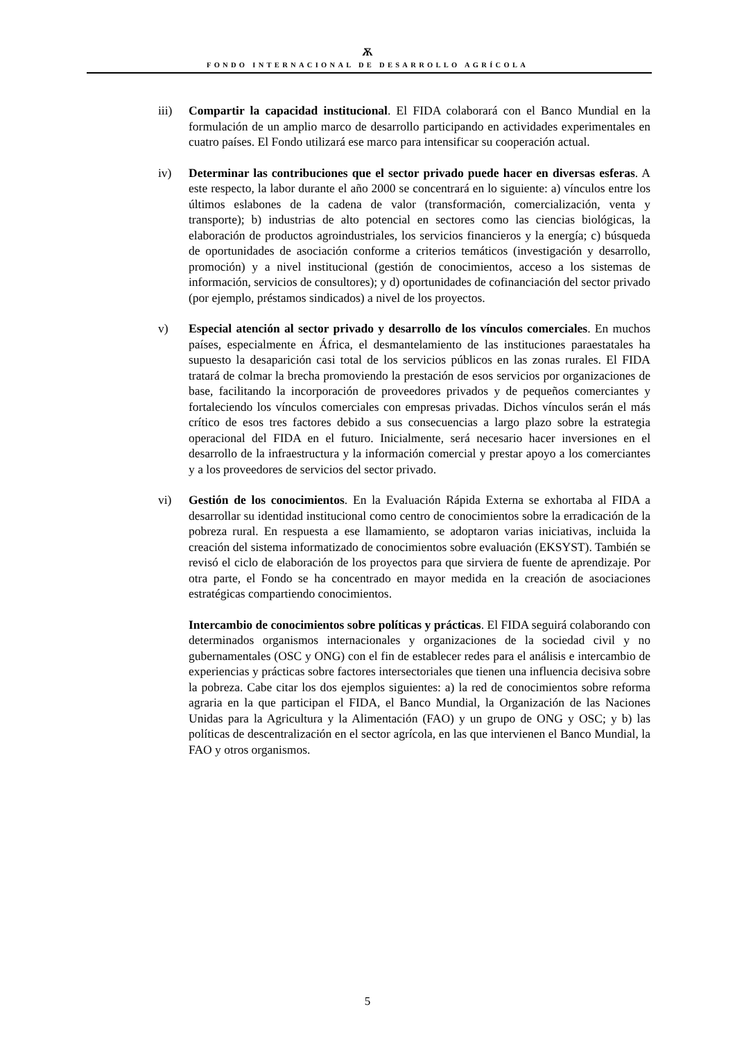Ѫ
FONDO INTERNACIONAL DE DESARROLLO AGRÍCOLA
iii) Compartir la capacidad institucional. El FIDA colaborará con el Banco Mundial en la formulación de un amplio marco de desarrollo participando en actividades experimentales en cuatro países. El Fondo utilizará ese marco para intensificar su cooperación actual.
iv) Determinar las contribuciones que el sector privado puede hacer en diversas esferas. A este respecto, la labor durante el año 2000 se concentrará en lo siguiente: a) vínculos entre los últimos eslabones de la cadena de valor (transformación, comercialización, venta y transporte); b) industrias de alto potencial en sectores como las ciencias biológicas, la elaboración de productos agroindustriales, los servicios financieros y la energía; c) búsqueda de oportunidades de asociación conforme a criterios temáticos (investigación y desarrollo, promoción) y a nivel institucional (gestión de conocimientos, acceso a los sistemas de información, servicios de consultores); y d) oportunidades de cofinanciación del sector privado (por ejemplo, préstamos sindicados) a nivel de los proyectos.
v) Especial atención al sector privado y desarrollo de los vínculos comerciales. En muchos países, especialmente en África, el desmantelamiento de las instituciones paraestatales ha supuesto la desaparición casi total de los servicios públicos en las zonas rurales. El FIDA tratará de colmar la brecha promoviendo la prestación de esos servicios por organizaciones de base, facilitando la incorporación de proveedores privados y de pequeños comerciantes y fortaleciendo los vínculos comerciales con empresas privadas. Dichos vínculos serán el más crítico de esos tres factores debido a sus consecuencias a largo plazo sobre la estrategia operacional del FIDA en el futuro. Inicialmente, será necesario hacer inversiones en el desarrollo de la infraestructura y la información comercial y prestar apoyo a los comerciantes y a los proveedores de servicios del sector privado.
vi) Gestión de los conocimientos. En la Evaluación Rápida Externa se exhortaba al FIDA a desarrollar su identidad institucional como centro de conocimientos sobre la erradicación de la pobreza rural. En respuesta a ese llamamiento, se adoptaron varias iniciativas, incluida la creación del sistema informatizado de conocimientos sobre evaluación (EKSYST). También se revisó el ciclo de elaboración de los proyectos para que sirviera de fuente de aprendizaje. Por otra parte, el Fondo se ha concentrado en mayor medida en la creación de asociaciones estratégicas compartiendo conocimientos.
Intercambio de conocimientos sobre políticas y prácticas. El FIDA seguirá colaborando con determinados organismos internacionales y organizaciones de la sociedad civil y no gubernamentales (OSC y ONG) con el fin de establecer redes para el análisis e intercambio de experiencias y prácticas sobre factores intersectoriales que tienen una influencia decisiva sobre la pobreza. Cabe citar los dos ejemplos siguientes: a) la red de conocimientos sobre reforma agraria en la que participan el FIDA, el Banco Mundial, la Organización de las Naciones Unidas para la Agricultura y la Alimentación (FAO) y un grupo de ONG y OSC; y b) las políticas de descentralización en el sector agrícola, en las que intervienen el Banco Mundial, la FAO y otros organismos.
5